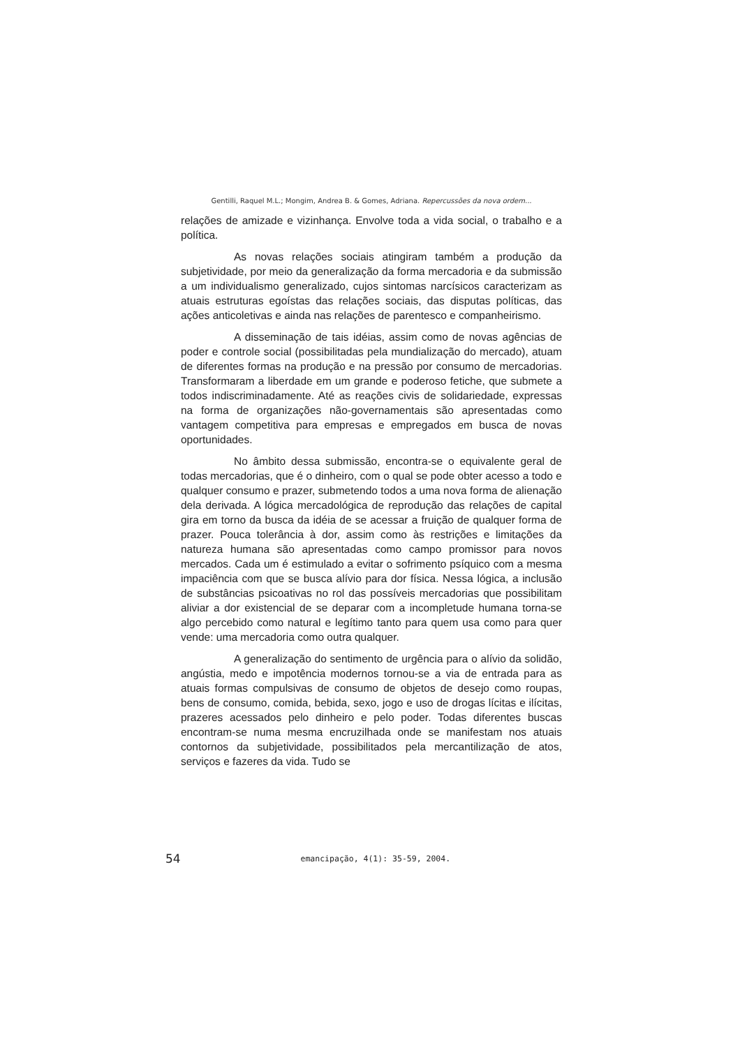Gentilli, Raquel M.L.; Mongim, Andrea B. & Gomes, Adriana. Repercussões da nova ordem...
relações de amizade e vizinhança. Envolve toda a vida social, o trabalho e a política.
As novas relações sociais atingiram também a produção da subjetividade, por meio da generalização da forma mercadoria e da submissão a um individualismo generalizado, cujos sintomas narcísicos caracterizam as atuais estruturas egoístas das relações sociais, das disputas políticas, das ações anticoletivas e ainda nas relações de parentesco e companheirismo.
A disseminação de tais idéias, assim como de novas agências de poder e controle social (possibilitadas pela mundialização do mercado), atuam de diferentes formas na produção e na pressão por consumo de mercadorias. Transformaram a liberdade em um grande e poderoso fetiche, que submete a todos indiscriminadamente. Até as reações civis de solidariedade, expressas na forma de organizações não-governamentais são apresentadas como vantagem competitiva para empresas e empregados em busca de novas oportunidades.
No âmbito dessa submissão, encontra-se o equivalente geral de todas mercadorias, que é o dinheiro, com o qual se pode obter acesso a todo e qualquer consumo e prazer, submetendo todos a uma nova forma de alienação dela derivada. A lógica mercadológica de reprodução das relações de capital gira em torno da busca da idéia de se acessar a fruição de qualquer forma de prazer. Pouca tolerância à dor, assim como às restrições e limitações da natureza humana são apresentadas como campo promissor para novos mercados. Cada um é estimulado a evitar o sofrimento psíquico com a mesma impaciência com que se busca alívio para dor física. Nessa lógica, a inclusão de substâncias psicoativas no rol das possíveis mercadorias que possibilitam aliviar a dor existencial de se deparar com a incompletude humana torna-se algo percebido como natural e legítimo tanto para quem usa como para quer vende: uma mercadoria como outra qualquer.
A generalização do sentimento de urgência para o alívio da solidão, angústia, medo e impotência modernos tornou-se a via de entrada para as atuais formas compulsivas de consumo de objetos de desejo como roupas, bens de consumo, comida, bebida, sexo, jogo e uso de drogas lícitas e ilícitas, prazeres acessados pelo dinheiro e pelo poder. Todas diferentes buscas encontram-se numa mesma encruzilhada onde se manifestam nos atuais contornos da subjetividade, possibilitados pela mercantilização de atos, serviços e fazeres da vida. Tudo se
54
emancipação, 4(1): 35-59, 2004.